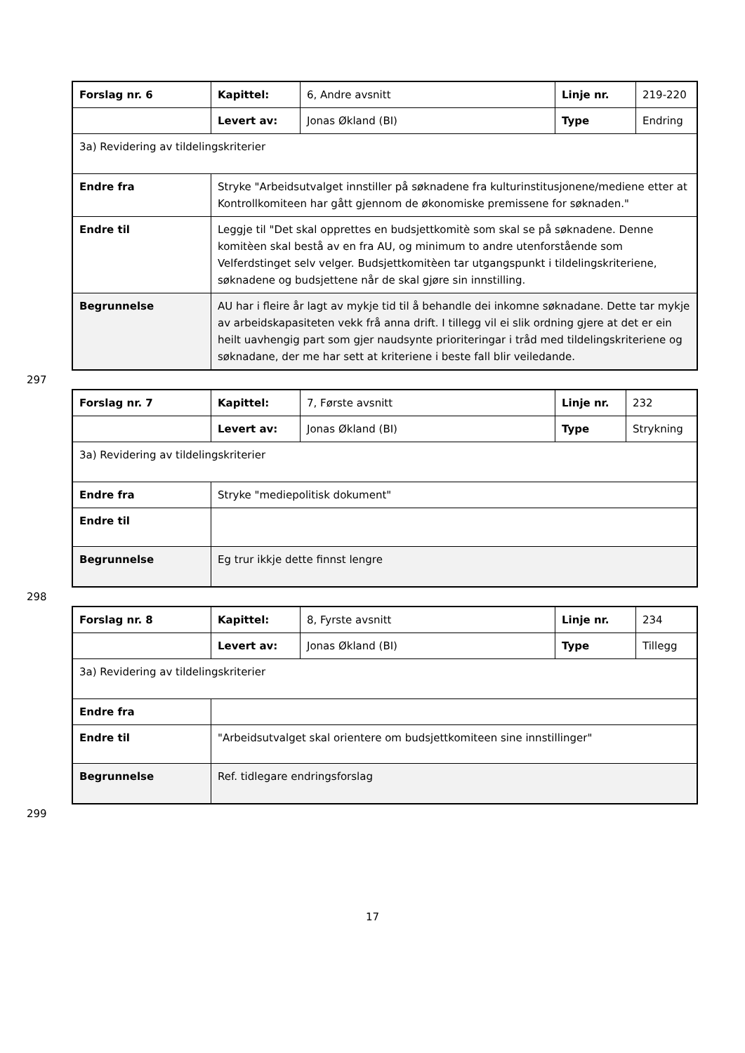| Forslag nr. 6 | Kapittel: | 6, Andre avsnitt | Linje nr. | 219-220 |
| | Levert av: | Jonas Økland (BI) | Type | Endring |
| 3a) Revidering av tildelingskriterier | | | | |
| Endre fra | Stryke "Arbeidsutvalget innstiller på søknadene fra kulturinstitusjonene/mediene etter at Kontrollkomiteen har gått gjennom de økonomiske premissene for søknaden." | | | |
| Endre til | Leggje til "Det skal opprettes en budsjettkomitè som skal se på søknadene. Denne komitèen skal bestå av en fra AU, og minimum to andre utenforstående som Velferdstinget selv velger. Budsjettkomitèen tar utgangspunkt i tildelingskriteriene, søknadene og budsjettene når de skal gjøre sin innstilling. | | | |
| Begrunnelse | AU har i fleire år lagt av mykje tid til å behandle dei inkomne søknadane. Dette tar mykje av arbeidskapasiteten vekk frå anna drift. I tillegg vil ei slik ordning gjere at det er ein heilt uavhengig part som gjer naudsynte prioriteringar i tråd med tildelingskriteriene og søknadane, der me har sett at kriteriene i beste fall blir veiledande. | | | |
297
| Forslag nr. 7 | Kapittel: | 7, Første avsnitt | Linje nr. | 232 |
| | Levert av: | Jonas Økland (BI) | Type | Strykning |
| 3a) Revidering av tildelingskriterier | | | | |
| Endre fra | Stryke "mediepolitisk dokument" | | | |
| Endre til | | | | |
| Begrunnelse | Eg trur ikkje dette finnst lengre | | | |
298
| Forslag nr. 8 | Kapittel: | 8, Fyrste avsnitt | Linje nr. | 234 |
| | Levert av: | Jonas Økland (BI) | Type | Tillegg |
| 3a) Revidering av tildelingskriterier | | | | |
| Endre fra | | | | |
| Endre til | "Arbeidsutvalget skal orientere om budsjettkomiteen sine innstillinger" | | | |
| Begrunnelse | Ref. tidlegare endringsforslag | | | |
299
17